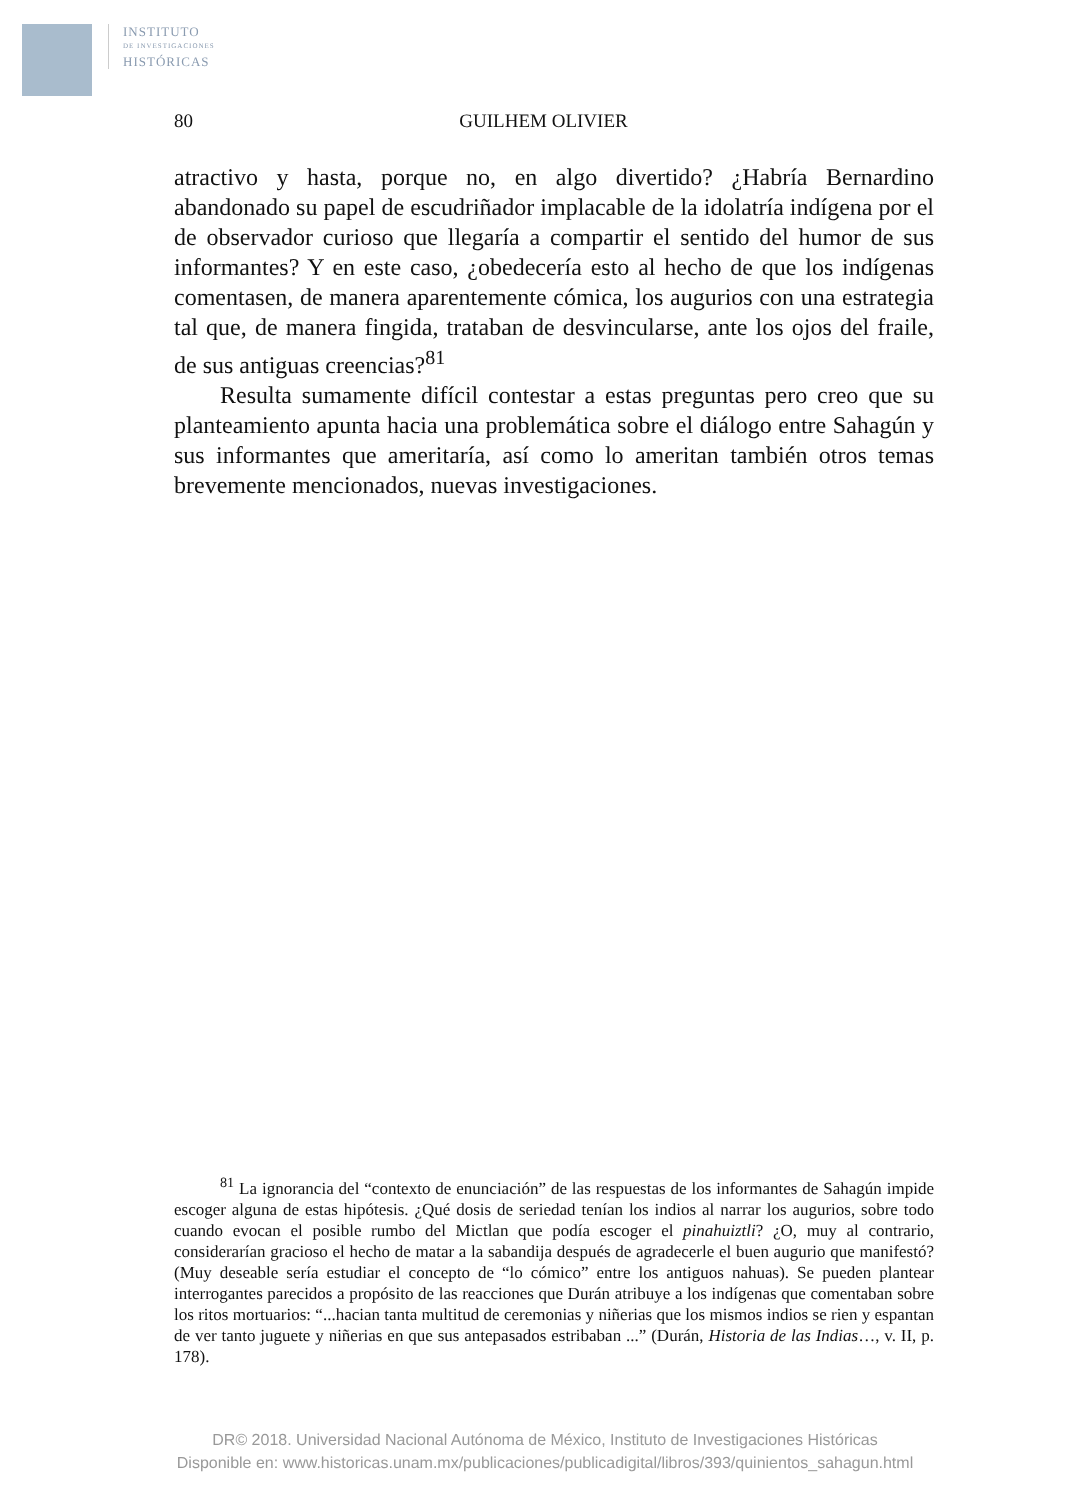INSTITUTO
DE INVESTIGACIONES
HISTÓRICAS
80 GUILHEM OLIVIER
atractivo y hasta, porque no, en algo divertido? ¿Habría Bernardino abandonado su papel de escudriñador implacable de la idolatría indígena por el de observador curioso que llegaría a compartir el sentido del humor de sus informantes? Y en este caso, ¿obedecería esto al hecho de que los indígenas comentasen, de manera aparentemente cómica, los augurios con una estrategia tal que, de manera fingida, trataban de desvincularse, ante los ojos del fraile, de sus antiguas creencias?<sup>81</sup>
Resulta sumamente difícil contestar a estas preguntas pero creo que su planteamiento apunta hacia una problemática sobre el diálogo entre Sahagún y sus informantes que ameritaría, así como lo ameritan también otros temas brevemente mencionados, nuevas investigaciones.
<sup>81</sup> La ignorancia del “contexto de enunciación” de las respuestas de los informantes de Sahagún impide escoger alguna de estas hipótesis. ¿Qué dosis de seriedad tenían los indios al narrar los augurios, sobre todo cuando evocan el posible rumbo del Mictlan que podía escoger el pinahuiztli? ¿O, muy al contrario, considerarían gracioso el hecho de matar a la sabandija después de agradecerle el buen augurio que manifestó? (Muy deseable sería estudiar el concepto de “lo cómico” entre los antiguos nahuas). Se pueden plantear interrogantes parecidos a propósito de las reacciones que Durán atribuye a los indígenas que comentaban sobre los ritos mortuarios: “...hacian tanta multitud de ceremonias y niñerias que los mismos indios se rien y espantan de ver tanto juguete y niñerias en que sus antepasados estribaban ...” (Durán, Historia de las Indias…, v. II, p. 178).
DR© 2018. Universidad Nacional Autónoma de México, Instituto de Investigaciones Históricas
Disponible en: www.historicas.unam.mx/publicaciones/publicadigital/libros/393/quinientos_sahagun.html